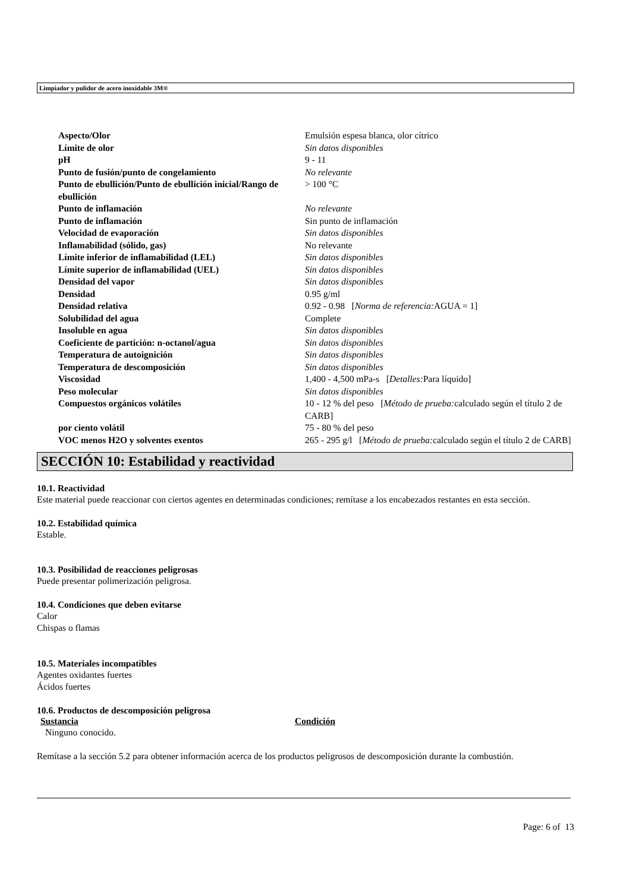Limpiador y pulidor de acero inoxidable 3M®
| Aspecto/Olor | Emulsión espesa blanca, olor cítrico |
| Límite de olor | Sin datos disponibles |
| pH | 9 - 11 |
| Punto de fusión/punto de congelamiento | No relevante |
| Punto de ebullición/Punto de ebullición inicial/Rango de ebullición | > 100 °C |
| Punto de inflamación | No relevante |
| Punto de inflamación | Sin punto de inflamación |
| Velocidad de evaporación | Sin datos disponibles |
| Inflamabilidad (sólido, gas) | No relevante |
| Límite inferior de inflamabilidad (LEL) | Sin datos disponibles |
| Límite superior de inflamabilidad (UEL) | Sin datos disponibles |
| Densidad del vapor | Sin datos disponibles |
| Densidad | 0.95 g/ml |
| Densidad relativa | 0.92 - 0.98 [ Norma de referencia: AGUA = 1] |
| Solubilidad del agua | Complete |
| Insoluble en agua | Sin datos disponibles |
| Coeficiente de partición: n-octanol/agua | Sin datos disponibles |
| Temperatura de autoignición | Sin datos disponibles |
| Temperatura de descomposición | Sin datos disponibles |
| Viscosidad | 1,400 - 4,500 mPa-s [ Detalles: Para líquido] |
| Peso molecular | Sin datos disponibles |
| Compuestos orgánicos volátiles | 10 - 12 % del peso [ Método de prueba: calculado según el título 2 de CARB] |
| por ciento volátil | 75 - 80 % del peso |
| VOC menos H2O y solventes exentos | 265 - 295 g/l [ Método de prueba: calculado según el título 2 de CARB] |
SECCIÓN 10: Estabilidad y reactividad
10.1. Reactividad
Este material puede reaccionar con ciertos agentes en determinadas condiciones; remítase a los encabezados restantes en esta sección.
10.2. Estabilidad química
Estable.
10.3. Posibilidad de reacciones peligrosas
Puede presentar polimerización peligrosa.
10.4. Condiciones que deben evitarse
Calor
Chispas o flamas
10.5. Materiales incompatibles
Agentes oxidantes fuertes
Ácidos fuertes
10.6. Productos de descomposición peligrosa
Sustancia Condición
Ninguno conocido.
Remítase a la sección 5.2 para obtener información acerca de los productos peligrosos de descomposición durante la combustión.
Page: 6 of 13